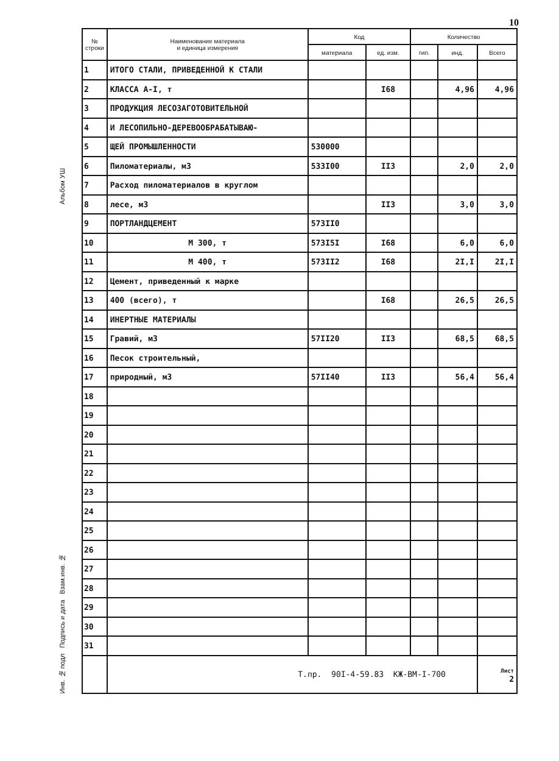10
Альбом УШ
Инв. № подл Подпись и дата Взам.инв. №
| № строки | Наименование материала и единица измерения | Код | | Количество | | |
| --- | --- | --- | --- | --- | --- | --- |
| | | материала | ед. изм. | тип. | инд. | Всего |
| 1 | ИТОГО СТАЛИ, ПРИВЕДЕННОЙ К СТАЛИ | | | | | |
| 2 | КЛАССА А-I, т | | I68 | | 4,96 | 4,96 |
| 3 | ПРОДУКЦИЯ ЛЕСОЗАГОТОВИТЕЛЬНОЙ | | | | | |
| 4 | И ЛЕСОПИЛЬНО-ДЕРЕВООБРАБАТЫВАЮ- | | | | | |
| 5 | ЩЕЙ ПРОМЫШЛЕННОСТИ | 530000 | | | | |
| 6 | Пиломатериалы, м3 | 533I00 | II3 | | 2,0 | 2,0 |
| 7 | Расход пиломатериалов в круглом | | | | | |
| 8 | лесе, м3 | | II3 | | 3,0 | 3,0 |
| 9 | ПОРТЛАНДЦЕМЕНТ | 573II0 | | | | |
| 10 | М 300, т | 573I5I | I68 | | 6,0 | 6,0 |
| 11 | М 400, т | 573II2 | I68 | | 2I,I | 2I,I |
| 12 | Цемент, приведенный к марке | | | | | |
| 13 | 400 (всего), т | | I68 | | 26,5 | 26,5 |
| 14 | ИНЕРТНЫЕ МАТЕРИАЛЫ | | | | | |
| 15 | Гравий, м3 | 57II20 | II3 | | 68,5 | 68,5 |
| 16 | Песок строительный, | | | | | |
| 17 | природный, м3 | 57II40 | II3 | | 56,4 | 56,4 |
| 18 | | | | | | |
| 19 | | | | | | |
| 20 | | | | | | |
| 21 | | | | | | |
| 22 | | | | | | |
| 23 | | | | | | |
| 24 | | | | | | |
| 25 | | | | | | |
| 26 | | | | | | |
| 27 | | | | | | |
| 28 | | | | | | |
| 29 | | | | | | |
| 30 | | | | | | |
| 31 | | | | | | |
| | Т.пр. 90I-4-59.83 КЖ-ВМ-I-700 | | | | | Лист 2 |